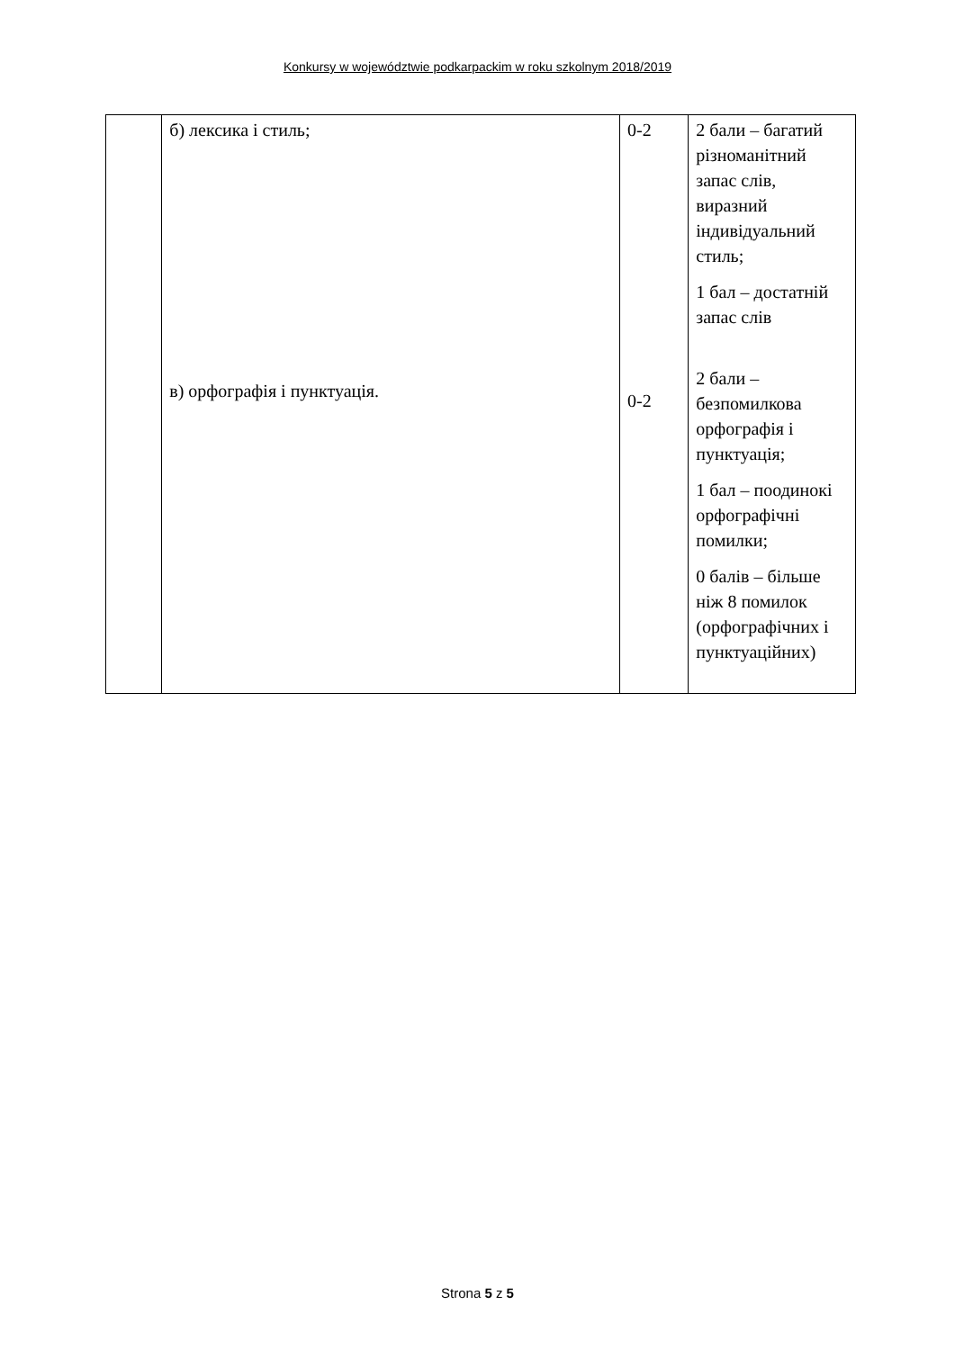Konkursy w województwie podkarpackim w roku szkolnym 2018/2019
| | б) лексика і стиль; в) орфографія і пунктуація. | 0-2 0-2 | 2 бали – багатий різноманітний запас слів, виразний індивідуальний стиль; 1 бал – достатній запас слів 2 бали – безпомилкова орфографія і пунктуація; 1 бал – поодинокі орфографічні помилки; 0 балів – більше ніж 8 помилок (орфографічних і пунктуаційних) |
Strona 5 z 5